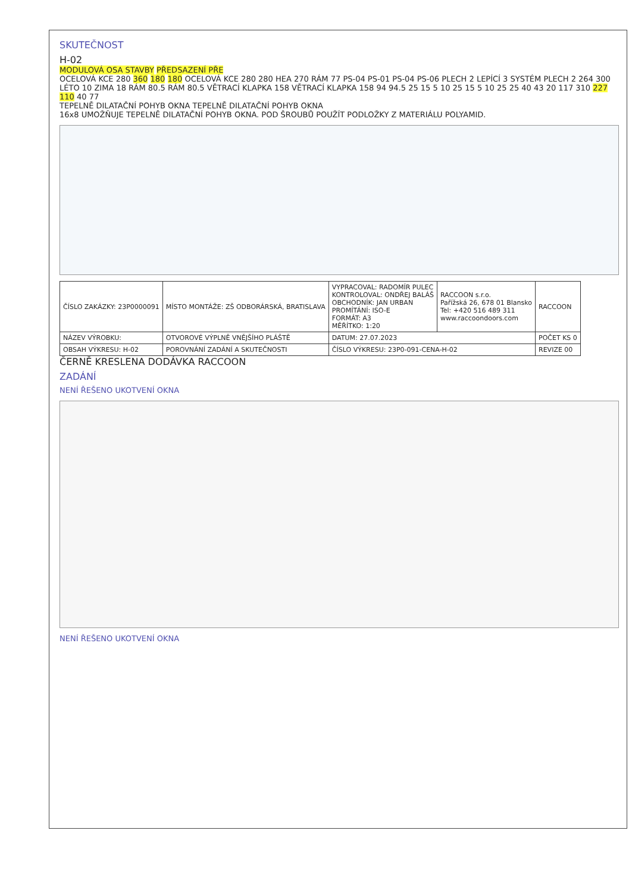SKUTEČNOST
H-02
MODULOVÁ OSA STAVBY PŘEDSAZENÍ PŘE
OCELOVÁ KCE 280 360 180 180 OCELOVÁ KCE 280 280 HEA 270 RÁM 77 PS-04 PS-01 PS-04 PS-06 PLECH 2 LEPÍCÍ 3 SYSTÉM PLECH 2 264 300 LÉTO 10 ZIMA 18 RÁM 80.5 RÁM 80.5 VĚTRACÍ KLAPKA 158 VĚTRACÍ KLAPKA 158 94 94.5 25 15 5 10 25 15 5 10 25 25 40 43 20 117 310 227 110 40 77
TEPELNĚ DILATAČNÍ POHYB OKNA TEPELNĚ DILATAČNÍ POHYB OKNA
16x8 UMOŽŇUJE TEPELNĚ DILATAČNÍ POHYB OKNA. POD ŠROUBŮ POUŽÍT PODLOŽKY Z MATERIÁLU POLYAMID.
| ČÍSLO ZAKÁZKY: 23P0000091 | MÍSTO MONTÁŽE: ZŠ ODBORÁRSKÁ, BRATISLAVA | VYPRACOVAL: RADOMÍR PULEC KONTROLOVAL: ONDŘEJ BALÁŠ OBCHODNÍK: JAN URBAN PROMÍTÁNÍ: ISO-E FORMÁT: A3 MĚŘÍTKO: 1:20 | RACCOON s.r.o. Pařížská 26, 678 01 Blansko Tel: +420 516 489 311 www.raccoondoors.com | RACCOON |
| NÁZEV VÝROBKU: | OTVOROVÉ VÝPLNĚ VNĚJŠÍHO PLÁŠTĚ | DATUM: 27.07.2023 | | POČET KS 0 |
| OBSAH VÝKRESU: H-02 | POROVNÁNÍ ZADÁNÍ A SKUTEČNOSTI | ČÍSLO VÝKRESU: 23P0-091-CENA-H-02 | | REVIZE 00 |
ČERNĚ KRESLENA DODÁVKA RACCOON
ZADÁNÍ
NENÍ ŘEŠENO UKOTVENÍ OKNA
NENÍ ŘEŠENO UKOTVENÍ OKNA